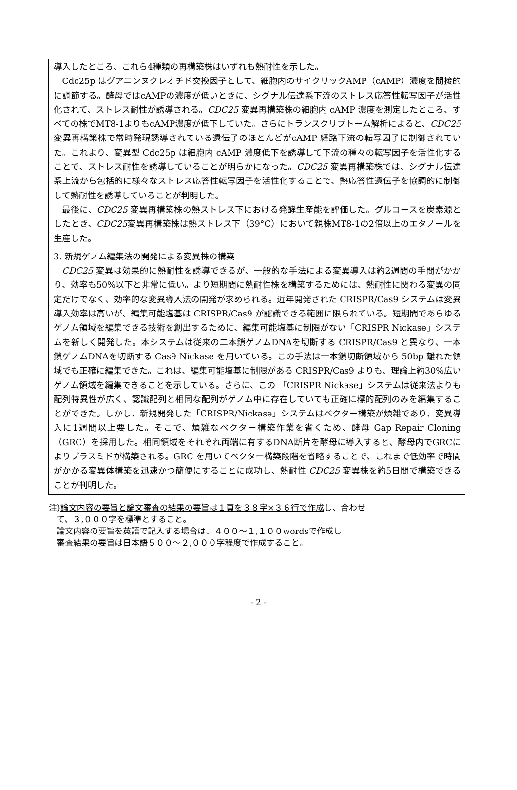導入したところ、これら4種類の再構築株はいずれも熱耐性を示した。
Cdc25p はグアニンヌクレオチド交換因子として、細胞内のサイクリックAMP（cAMP）濃度を間接的に調節する。酵母ではcAMPの濃度が低いときに、シグナル伝達系下流のストレス応答性転写因子が活性化されて、ストレス耐性が誘導される。CDC25 変異再構築株の細胞内 cAMP 濃度を測定したところ、すべての株でMT8-1よりもcAMP濃度が低下していた。さらにトランスクリプトーム解析によると、CDC25 変異再構築株で常時発現誘導されている遺伝子のほとんどがcAMP 経路下流の転写因子に制御されていた。これより、変異型 Cdc25p は細胞内 cAMP 濃度低下を誘導して下流の種々の転写因子を活性化することで、ストレス耐性を誘導していることが明らかになった。CDC25 変異再構築株では、シグナル伝達系上流から包括的に様々なストレス応答性転写因子を活性化することで、熱応答性遺伝子を協調的に制御して熱耐性を誘導していることが判明した。
最後に、CDC25 変異再構築株の熱ストレス下における発酵生産能を評価した。グルコースを炭素源としたとき、CDC25変異再構築株は熱ストレス下（39°C）において親株MT8-1の2倍以上のエタノールを生産した。
3. 新規ゲノム編集法の開発による変異株の構築
CDC25 変異は効果的に熱耐性を誘導できるが、一般的な手法による変異導入は約2週間の手間がかかり、効率も50%以下と非常に低い。より短期間に熱耐性株を構築するためには、熱耐性に関わる変異の同定だけでなく、効率的な変異導入法の開発が求められる。近年開発された CRISPR/Cas9 システムは変異導入効率は高いが、編集可能塩基は CRISPR/Cas9 が認識できる範囲に限られている。短期間であらゆるゲノム領域を編集できる技術を創出するために、編集可能塩基に制限がない「CRISPR Nickase」システムを新しく開発した。本システムは従来の二本鎖ゲノムDNAを切断する CRISPR/Cas9 と異なり、一本鎖ゲノムDNAを切断する Cas9 Nickase を用いている。この手法は一本鎖切断領域から 50bp 離れた領域でも正確に編集できた。これは、編集可能塩基に制限がある CRISPR/Cas9 よりも、理論上約30%広いゲノム領域を編集できることを示している。さらに、この 「CRISPR Nickase」システムは従来法よりも配列特異性が広く、認識配列と相同な配列がゲノム中に存在していても正確に標的配列のみを編集することができた。しかし、新規開発した「CRISPR/Nickase」システムはベクター構築が煩雑であり、変異導入に1週間以上要した。そこで、煩雑なベクター構築作業を省くため、酵母 Gap Repair Cloning（GRC）を採用した。相同領域をそれぞれ両端に有するDNA断片を酵母に導入すると、酵母内でGRCによりプラスミドが構築される。GRC を用いてベクター構築段階を省略することで、これまで低効率で時間がかかる変異体構築を迅速かつ簡便にすることに成功し、熱耐性 CDC25 変異株を約5日間で構築できることが判明した。
注)論文内容の要旨と論文審査の結果の要旨は１頁を３８字×３６行で作成し、合わせ
て、３,０００字を標準とすること。
論文内容の要旨を英語で記入する場合は、４００～１,１００wordsで作成し
審査結果の要旨は日本語５００～２,０００字程度で作成すること。
- 2 -